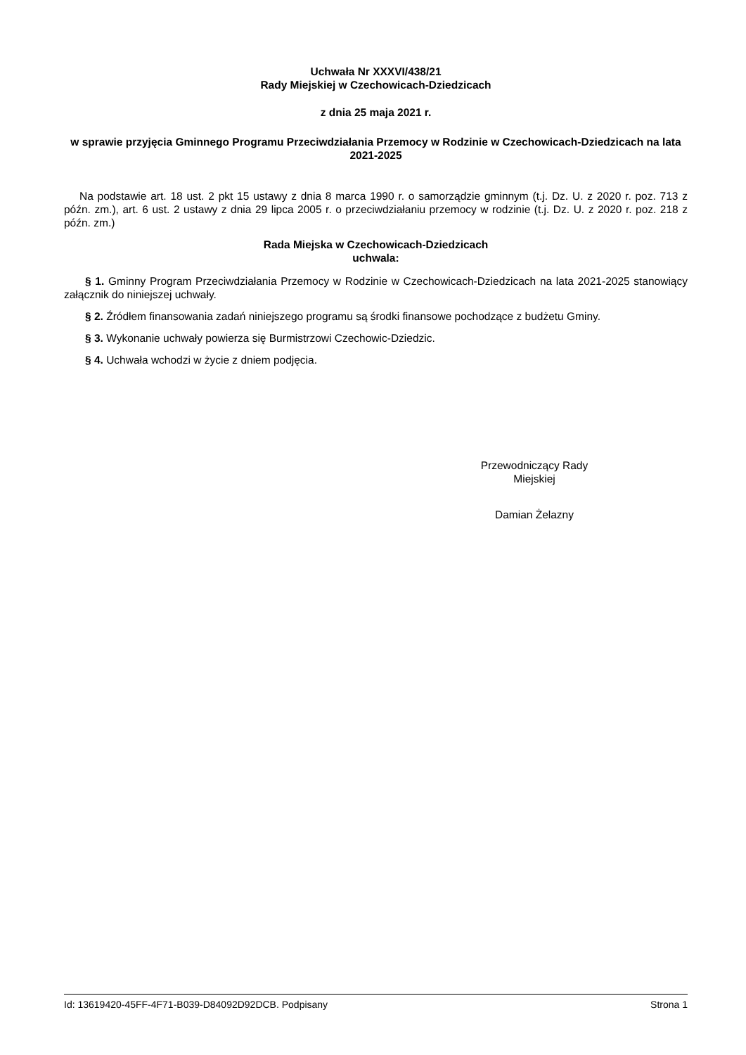Uchwała Nr XXXVI/438/21
Rady Miejskiej w Czechowicach-Dziedzicach
z dnia 25 maja 2021 r.
w sprawie przyjęcia Gminnego Programu Przeciwdziałania Przemocy w Rodzinie w Czechowicach-Dziedzicach na lata 2021-2025
Na podstawie art. 18 ust. 2 pkt 15 ustawy z dnia 8 marca 1990 r. o samorządzie gminnym (t.j. Dz. U. z 2020 r. poz. 713 z późn. zm.), art. 6 ust. 2 ustawy z dnia 29 lipca 2005 r. o przeciwdziałaniu przemocy w rodzinie (t.j. Dz. U. z 2020 r. poz. 218 z późn. zm.)
Rada Miejska w Czechowicach-Dziedzicach
uchwala:
§ 1. Gminny Program Przeciwdziałania Przemocy w Rodzinie w Czechowicach-Dziedzicach na lata 2021-2025 stanowiący załącznik do niniejszej uchwały.
§ 2. Źródłem finansowania zadań niniejszego programu są środki finansowe pochodzące z budżetu Gminy.
§ 3. Wykonanie uchwały powierza się Burmistrzowi Czechowic-Dziedzic.
§ 4. Uchwała wchodzi w życie z dniem podjęcia.
Przewodniczący Rady
Miejskiej
Damian Żelazny
Id: 13619420-45FF-4F71-B039-D84092D92DCB. Podpisany Strona 1